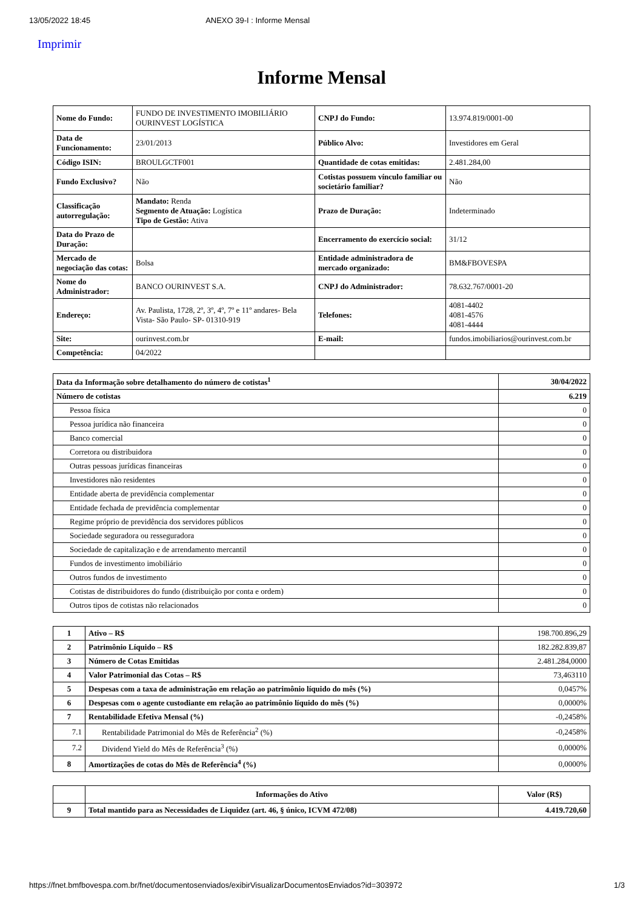13/05/2022 18:45 ANEXO 39-I : Informe Mensal
Imprimir
Informe Mensal
| Nome do Fundo: | FUNDO DE INVESTIMENTO IMOBILIÁRIO OURINVEST LOGÍSTICA | CNPJ do Fundo: | 13.974.819/0001-00 |
| Data de Funcionamento: | 23/01/2013 | Público Alvo: | Investidores em Geral |
| Código ISIN: | BROULGCTF001 | Quantidade de cotas emitidas: | 2.481.284,00 |
| Fundo Exclusivo? | Não | Cotistas possuem vínculo familiar ou societário familiar? | Não |
| Classificação autorregulação: | Mandato: Renda Segmento de Atuação: Logística Tipo de Gestão: Ativa | Prazo de Duração: | Indeterminado |
| Data do Prazo de Duração: | | Encerramento do exercício social: | 31/12 |
| Mercado de negociação das cotas: | Bolsa | Entidade administradora de mercado organizado: | BM&FBOVESPA |
| Nome do Administrador: | BANCO OURINVEST S.A. | CNPJ do Administrador: | 78.632.767/0001-20 |
| Endereço: | Av. Paulista, 1728, 2º, 3º, 4º, 7º e 11º andares- Bela Vista- São Paulo- SP- 01310-919 | Telefones: | 4081-4402 4081-4576 4081-4444 |
| Site: | ourinvest.com.br | E-mail: | fundos.imobiliarios@ourinvest.com.br |
| Competência: | 04/2022 | | |
| Data da Informação sobre detalhamento do número de cotistas<sup>1</sup> | 30/04/2022 |
| --- | --- |
| Número de cotistas | 6.219 |
| Pessoa física | 0 |
| Pessoa jurídica não financeira | 0 |
| Banco comercial | 0 |
| Corretora ou distribuidora | 0 |
| Outras pessoas jurídicas financeiras | 0 |
| Investidores não residentes | 0 |
| Entidade aberta de previdência complementar | 0 |
| Entidade fechada de previdência complementar | 0 |
| Regime próprio de previdência dos servidores públicos | 0 |
| Sociedade seguradora ou resseguradora | 0 |
| Sociedade de capitalização e de arrendamento mercantil | 0 |
| Fundos de investimento imobiliário | 0 |
| Outros fundos de investimento | 0 |
| Cotistas de distribuidores do fundo (distribuição por conta e ordem) | 0 |
| Outros tipos de cotistas não relacionados | 0 |
| 1 | Ativo – R$ | 198.700.896,29 |
| 2 | Patrimônio Líquido – R$ | 182.282.839,87 |
| 3 | Número de Cotas Emitidas | 2.481.284,0000 |
| 4 | Valor Patrimonial das Cotas – R$ | 73,463110 |
| 5 | Despesas com a taxa de administração em relação ao patrimônio líquido do mês (%) | 0,0457% |
| 6 | Despesas com o agente custodiante em relação ao patrimônio líquido do mês (%) | 0,0000% |
| 7 | Rentabilidade Efetiva Mensal (%) | -0,2458% |
| 7.1 | Rentabilidade Patrimonial do Mês de Referência<sup>2</sup> (%) | -0,2458% |
| 7.2 | Dividend Yield do Mês de Referência<sup>3</sup> (%) | 0,0000% |
| 8 | Amortizações de cotas do Mês de Referência<sup>4</sup> (%) | 0,0000% |
| | Informações do Ativo | Valor (R$) |
| --- | --- | --- |
| 9 | Total mantido para as Necessidades de Liquidez (art. 46, § único, ICVM 472/08) | 4.419.720,60 |
https://fnet.bmfbovespa.com.br/fnet/documentosenviados/exibirVisualizarDocumentosEnviados?id=303972 1/3